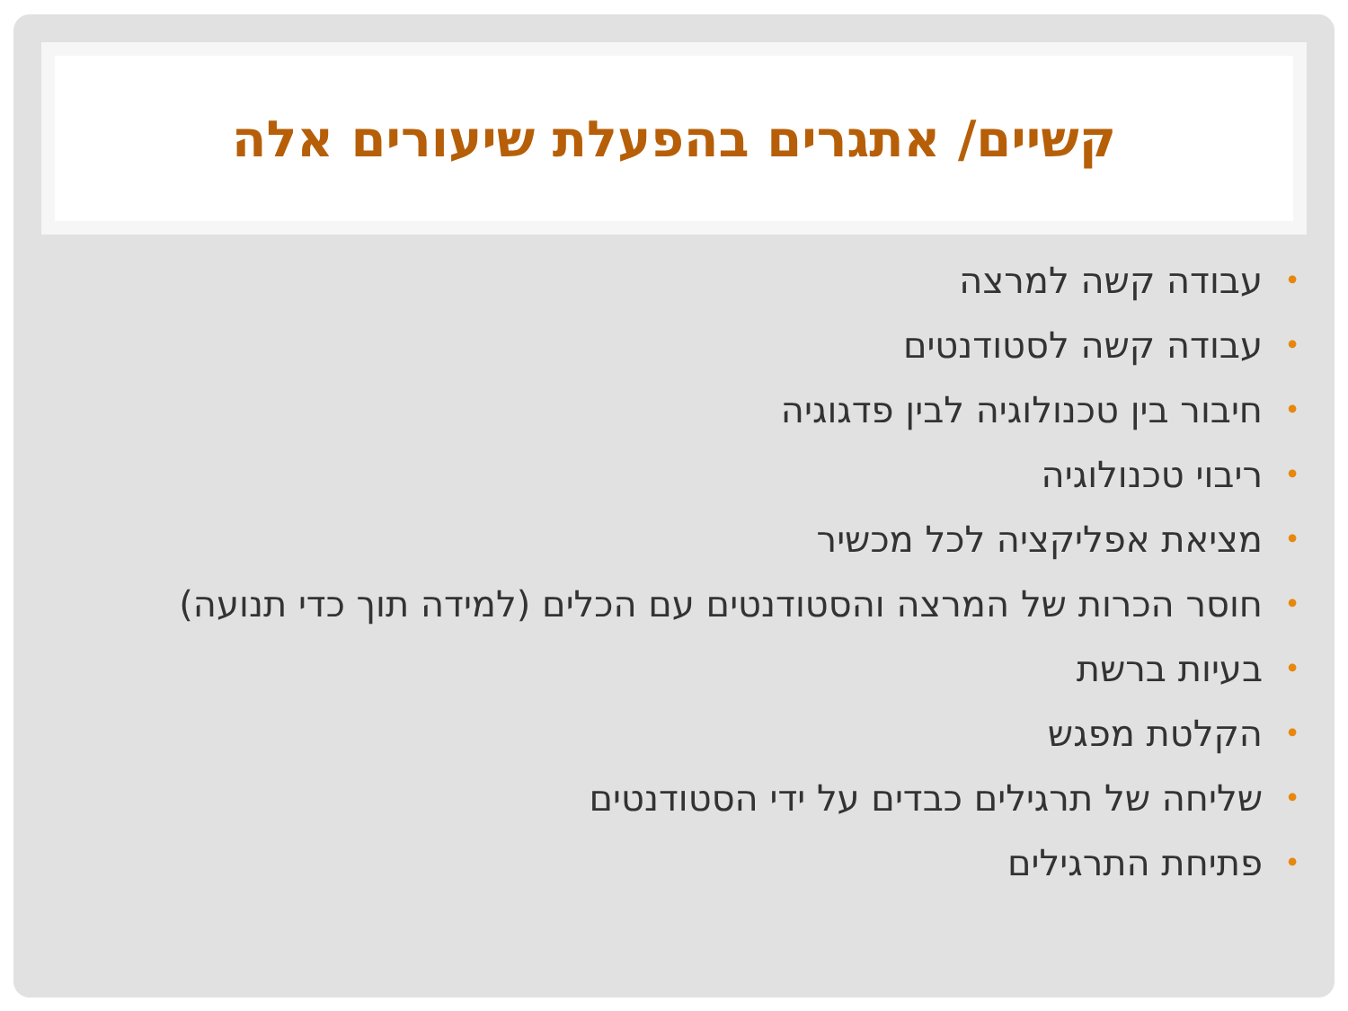קשיים/ אתגרים בהפעלת שיעורים אלה
• עבודה קשה למרצה
• עבודה קשה לסטודנטים
• חיבור בין טכנולוגיה לבין פדגוגיה
• ריבוי טכנולוגיה
• מציאת אפליקציה לכל מכשיר
• חוסר הכרות של המרצה והסטודנטים עם הכלים (למידה תוך כדי תנועה)
• בעיות ברשת
• הקלטת מפגש
• שליחה של תרגילים כבדים על ידי הסטודנטים
• פתיחת התרגילים